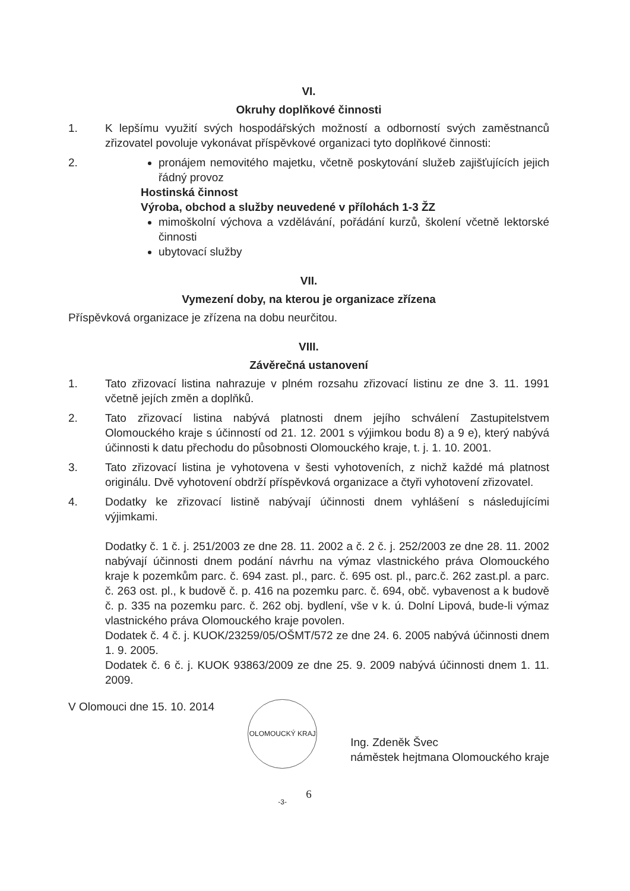VI.
Okruhy doplňkové činnosti
1. K lepšímu využití svých hospodářských možností a odborností svých zaměstnanců zřizovatel povoluje vykonávat příspěvkové organizaci tyto doplňkové činnosti:
2. pronájem nemovitého majetku, včetně poskytování služeb zajišťujících jejich řádný provoz
Hostinská činnost
Výroba, obchod a služby neuvedené v přílohách 1-3 ŽZ
mimoškolní výchova a vzdělávání, pořádání kurzů, školení včetně lektorské činnosti
ubytovací služby
VII.
Vymezení doby, na kterou je organizace zřízena
Příspěvková organizace je zřízena na dobu neurčitou.
VIII.
Závěrečná ustanovení
1. Tato zřizovací listina nahrazuje v plném rozsahu zřizovací listinu ze dne 3. 11. 1991 včetně jejích změn a doplňků.
2. Tato zřizovací listina nabývá platnosti dnem jejího schválení Zastupitelstvem Olomouckého kraje s účinností od 21. 12. 2001 s výjimkou bodu 8) a 9 e), který nabývá účinnosti k datu přechodu do působnosti Olomouckého kraje, t. j. 1. 10. 2001.
3. Tato zřizovací listina je vyhotovena v šesti vyhotoveních, z nichž každé má platnost originálu. Dvě vyhotovení obdrží příspěvková organizace a čtyři vyhotovení zřizovatel.
4. Dodatky ke zřizovací listině nabývají účinnosti dnem vyhlášení s následujícími výjimkami.
Dodatky č. 1 č. j. 251/2003 ze dne 28. 11. 2002 a č. 2 č. j. 252/2003 ze dne 28. 11. 2002 nabývají účinnosti dnem podání návrhu na výmaz vlastnického práva Olomouckého kraje k pozemkům parc. č. 694 zast. pl., parc. č. 695 ost. pl., parc.č. 262 zast.pl. a parc. č. 263 ost. pl., k budově č. p. 416 na pozemku parc. č. 694, obč. vybavenost a k budově č. p. 335 na pozemku parc. č. 262 obj. bydlení, vše v k. ú. Dolní Lipová, bude-li výmaz vlastnického práva Olomouckého kraje povolen.
Dodatek č. 4 č. j. KUOK/23259/05/OŠMT/572 ze dne 24. 6. 2005 nabývá účinnosti dnem 1. 9. 2005.
Dodatek č. 6 č. j. KUOK 93863/2009 ze dne 25. 9. 2009 nabývá účinnosti dnem 1. 11. 2009.
V Olomouci dne 15. 10. 2014
OLOMOUCKÝ KRAJ -3-
Ing. Zdeněk Švec
náměstek hejtmana Olomouckého kraje
6